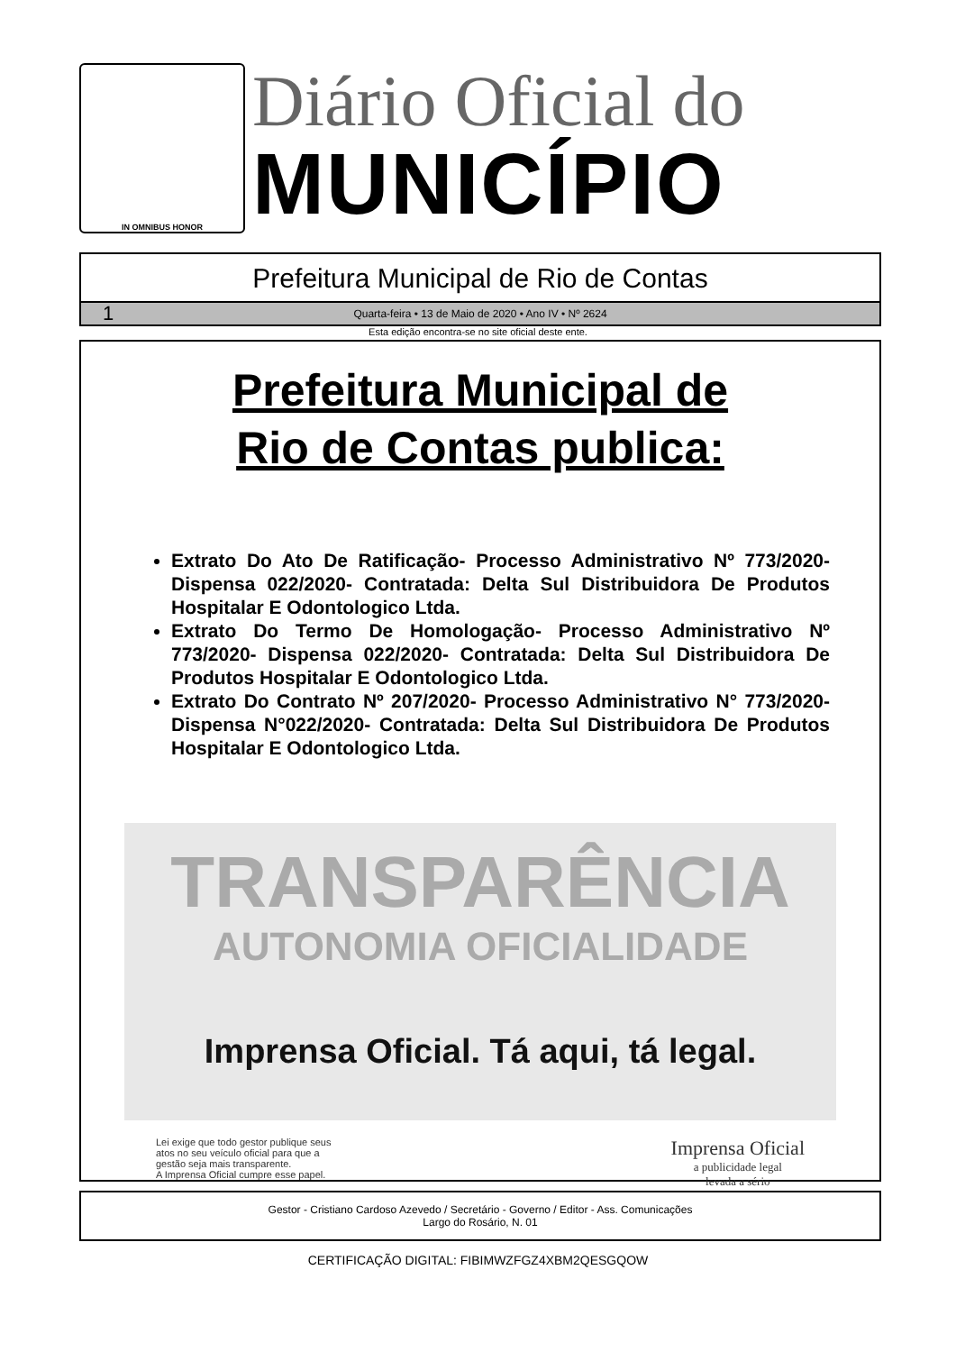IN OMNIBUS HONOR
Diário Oficial do
MUNICÍPIO
Prefeitura Municipal de Rio de Contas
1 Quarta-feira • 13 de Maio de 2020 • Ano IV • Nº 2624
Esta edição encontra-se no site oficial deste ente.
Prefeitura Municipal de
Rio de Contas publica:
Extrato Do Ato De Ratificação- Processo Administrativo Nº 773/2020- Dispensa 022/2020- Contratada: Delta Sul Distribuidora De Produtos Hospitalar E Odontologico Ltda.
Extrato Do Termo De Homologação- Processo Administrativo Nº 773/2020- Dispensa 022/2020- Contratada: Delta Sul Distribuidora De Produtos Hospitalar E Odontologico Ltda.
Extrato Do Contrato Nº 207/2020- Processo Administrativo N° 773/2020- Dispensa N°022/2020- Contratada: Delta Sul Distribuidora De Produtos Hospitalar E Odontologico Ltda.
TRANSPARÊNCIA
AUTONOMIA OFICIALIDADE
Imprensa Oficial. Tá aqui, tá legal.
Lei exige que todo gestor publique seus
atos no seu veículo oficial para que a
gestão seja mais transparente.
A Imprensa Oficial cumpre esse papel.
Imprensa Oficial
a publicidade legal
levada a sério
Gestor - Cristiano Cardoso Azevedo / Secretário - Governo / Editor - Ass. Comunicações
Largo do Rosário, N. 01
CERTIFICAÇÃO DIGITAL: FIBIMWZFGZ4XBM2QESGQOW